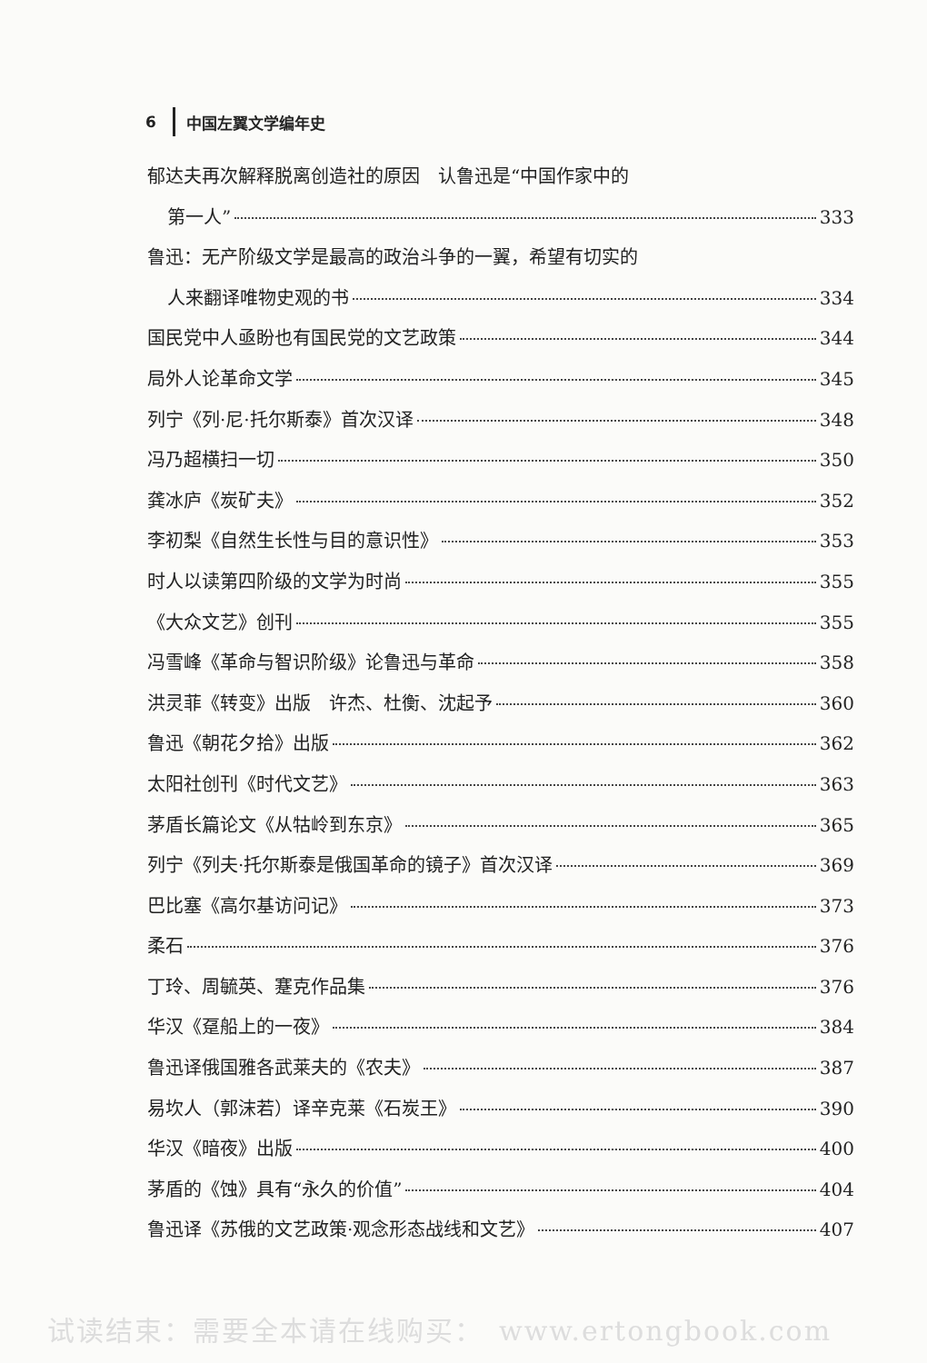6 中国左翼文学编年史
郁达夫再次解释脱离创造社的原因　认鲁迅是“中国作家中的
第一人” 333
鲁迅：无产阶级文学是最高的政治斗争的一翼，希望有切实的
人来翻译唯物史观的书 334
国民党中人亟盼也有国民党的文艺政策 344
局外人论革命文学 345
列宁《列·尼·托尔斯泰》首次汉译 348
冯乃超横扫一切 350
龚冰庐《炭矿夫》 352
李初梨《自然生长性与目的意识性》 353
时人以读第四阶级的文学为时尚 355
《大众文艺》创刊 355
冯雪峰《革命与智识阶级》论鲁迅与革命 358
洪灵菲《转变》出版　许杰、杜衡、沈起予 360
鲁迅《朝花夕拾》出版 362
太阳社创刊《时代文艺》 363
茅盾长篇论文《从牯岭到东京》 365
列宁《列夫·托尔斯泰是俄国革命的镜子》首次汉译 369
巴比塞《高尔基访问记》 373
柔石 376
丁玲、周毓英、蹇克作品集 376
华汉《趸船上的一夜》 384
鲁迅译俄国雅各武莱夫的《农夫》 387
易坎人（郭沫若）译辛克莱《石炭王》 390
华汉《暗夜》出版 400
茅盾的《蚀》具有“永久的价值” 404
鲁迅译《苏俄的文艺政策·观念形态战线和文艺》 407
试读结束：需要全本请在线购买：　www.ertongbook.com